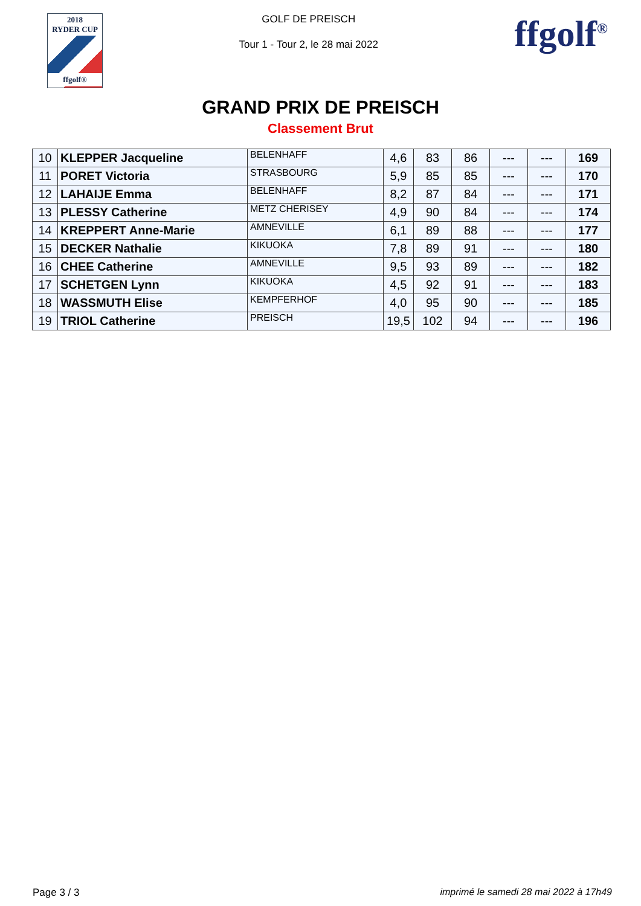2018
RYDER CUP
ffgolf®
GOLF DE PREISCH
Tour 1 - Tour 2, le 28 mai 2022
ffgolf<sup>®</sup>
GRAND PRIX DE PREISCH
Classement Brut
| 10 | KLEPPER Jacqueline | BELENHAFF | 4,6 | 83 | 86 | --- | --- | 169 |
| 11 | PORET Victoria | STRASBOURG | 5,9 | 85 | 85 | --- | --- | 170 |
| 12 | LAHAIJE Emma | BELENHAFF | 8,2 | 87 | 84 | --- | --- | 171 |
| 13 | PLESSY Catherine | METZ CHERISEY | 4,9 | 90 | 84 | --- | --- | 174 |
| 14 | KREPPERT Anne-Marie | AMNEVILLE | 6,1 | 89 | 88 | --- | --- | 177 |
| 15 | DECKER Nathalie | KIKUOKA | 7,8 | 89 | 91 | --- | --- | 180 |
| 16 | CHEE Catherine | AMNEVILLE | 9,5 | 93 | 89 | --- | --- | 182 |
| 17 | SCHETGEN Lynn | KIKUOKA | 4,5 | 92 | 91 | --- | --- | 183 |
| 18 | WASSMUTH Elise | KEMPFERHOF | 4,0 | 95 | 90 | --- | --- | 185 |
| 19 | TRIOL Catherine | PREISCH | 19,5 | 102 | 94 | --- | --- | 196 |
Page 3 / 3 imprimé le samedi 28 mai 2022 à 17h49